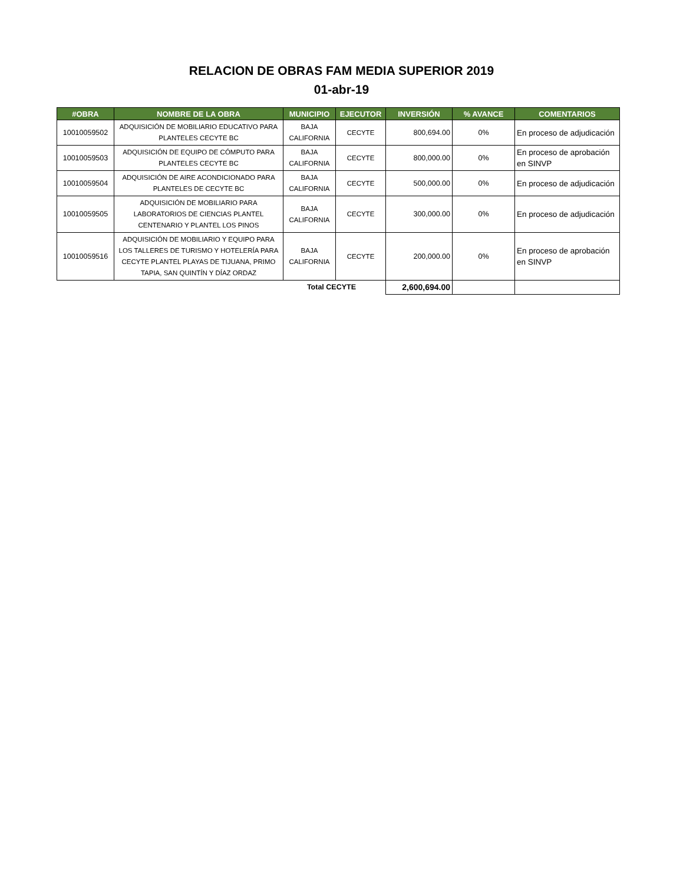RELACION DE OBRAS FAM MEDIA SUPERIOR 2019
01-abr-19
| #OBRA | NOMBRE DE LA OBRA | MUNICIPIO | EJECUTOR | INVERSIÓN | % AVANCE | COMENTARIOS |
| --- | --- | --- | --- | --- | --- | --- |
| 10010059502 | ADQUISICIÓN DE MOBILIARIO EDUCATIVO PARA PLANTELES CECYTE BC | BAJA CALIFORNIA | CECYTE | 800,694.00 | 0% | En proceso de adjudicación |
| 10010059503 | ADQUISICIÓN DE EQUIPO DE CÓMPUTO PARA PLANTELES CECYTE BC | BAJA CALIFORNIA | CECYTE | 800,000.00 | 0% | En proceso de aprobación en SINVP |
| 10010059504 | ADQUISICIÓN DE AIRE ACONDICIONADO PARA PLANTELES DE CECYTE BC | BAJA CALIFORNIA | CECYTE | 500,000.00 | 0% | En proceso de adjudicación |
| 10010059505 | ADQUISICIÓN DE MOBILIARIO PARA LABORATORIOS DE CIENCIAS PLANTEL CENTENARIO Y PLANTEL LOS PINOS | BAJA CALIFORNIA | CECYTE | 300,000.00 | 0% | En proceso de adjudicación |
| 10010059516 | ADQUISICIÓN DE MOBILIARIO Y EQUIPO PARA LOS TALLERES DE TURISMO Y HOTELERÍA PARA CECYTE PLANTEL PLAYAS DE TIJUANA, PRIMO TAPIA, SAN QUINTÍN Y DÍAZ ORDAZ | BAJA CALIFORNIA | CECYTE | 200,000.00 | 0% | En proceso de aprobación en SINVP |
| Total CECYTE | | | | 2,600,694.00 | | |